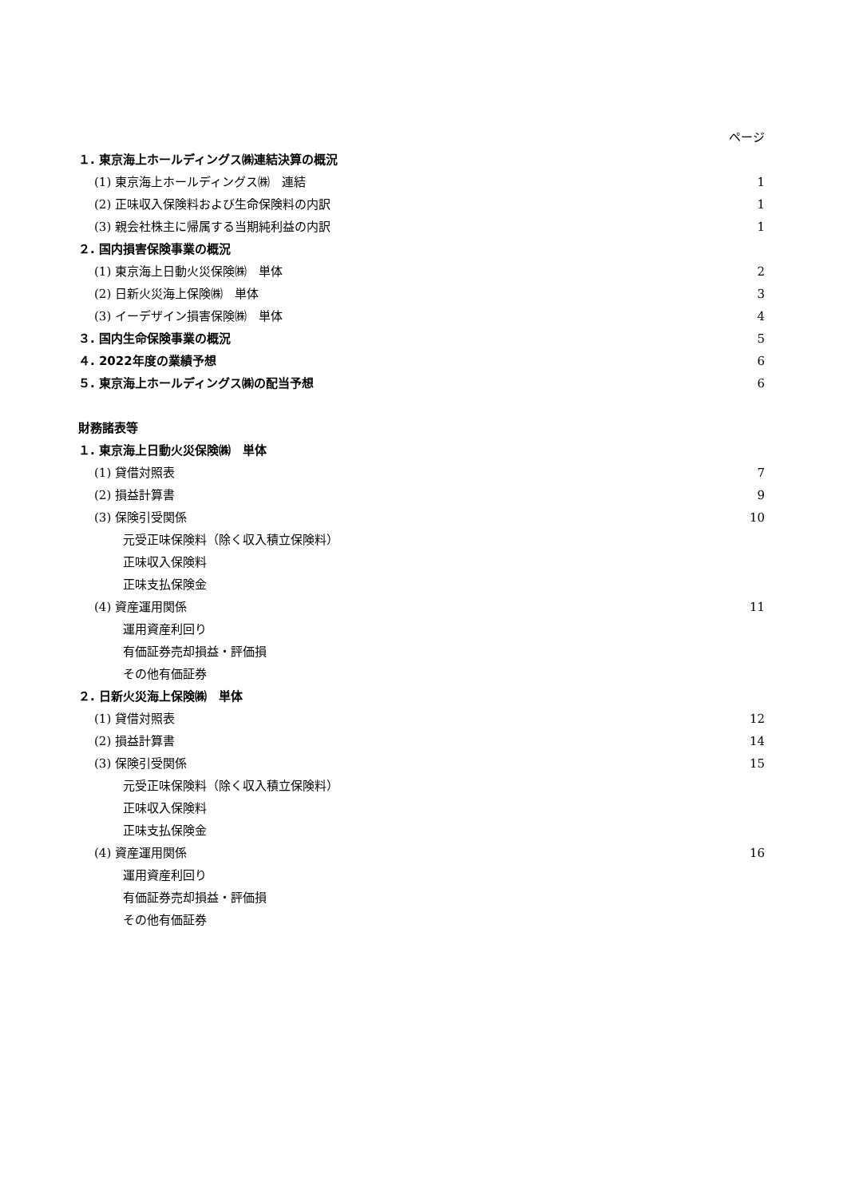ページ
１. 東京海上ホールディングス㈱連結決算の概況
(1) 東京海上ホールディングス㈱　連結 1
(2) 正味収入保険料および生命保険料の内訳 1
(3) 親会社株主に帰属する当期純利益の内訳 1
２. 国内損害保険事業の概況
(1) 東京海上日動火災保険㈱　単体 2
(2) 日新火災海上保険㈱　単体 3
(3) イーデザイン損害保険㈱　単体 4
３. 国内生命保険事業の概況 5
４. 2022年度の業績予想 6
５. 東京海上ホールディングス㈱の配当予想 6
財務諸表等
１. 東京海上日動火災保険㈱　単体
(1) 貸借対照表 7
(2) 損益計算書 9
(3) 保険引受関係 10
元受正味保険料（除く収入積立保険料）
正味収入保険料
正味支払保険金
(4) 資産運用関係 11
運用資産利回り
有価証券売却損益・評価損
その他有価証券
２. 日新火災海上保険㈱　単体
(1) 貸借対照表 12
(2) 損益計算書 14
(3) 保険引受関係 15
元受正味保険料（除く収入積立保険料）
正味収入保険料
正味支払保険金
(4) 資産運用関係 16
運用資産利回り
有価証券売却損益・評価損
その他有価証券